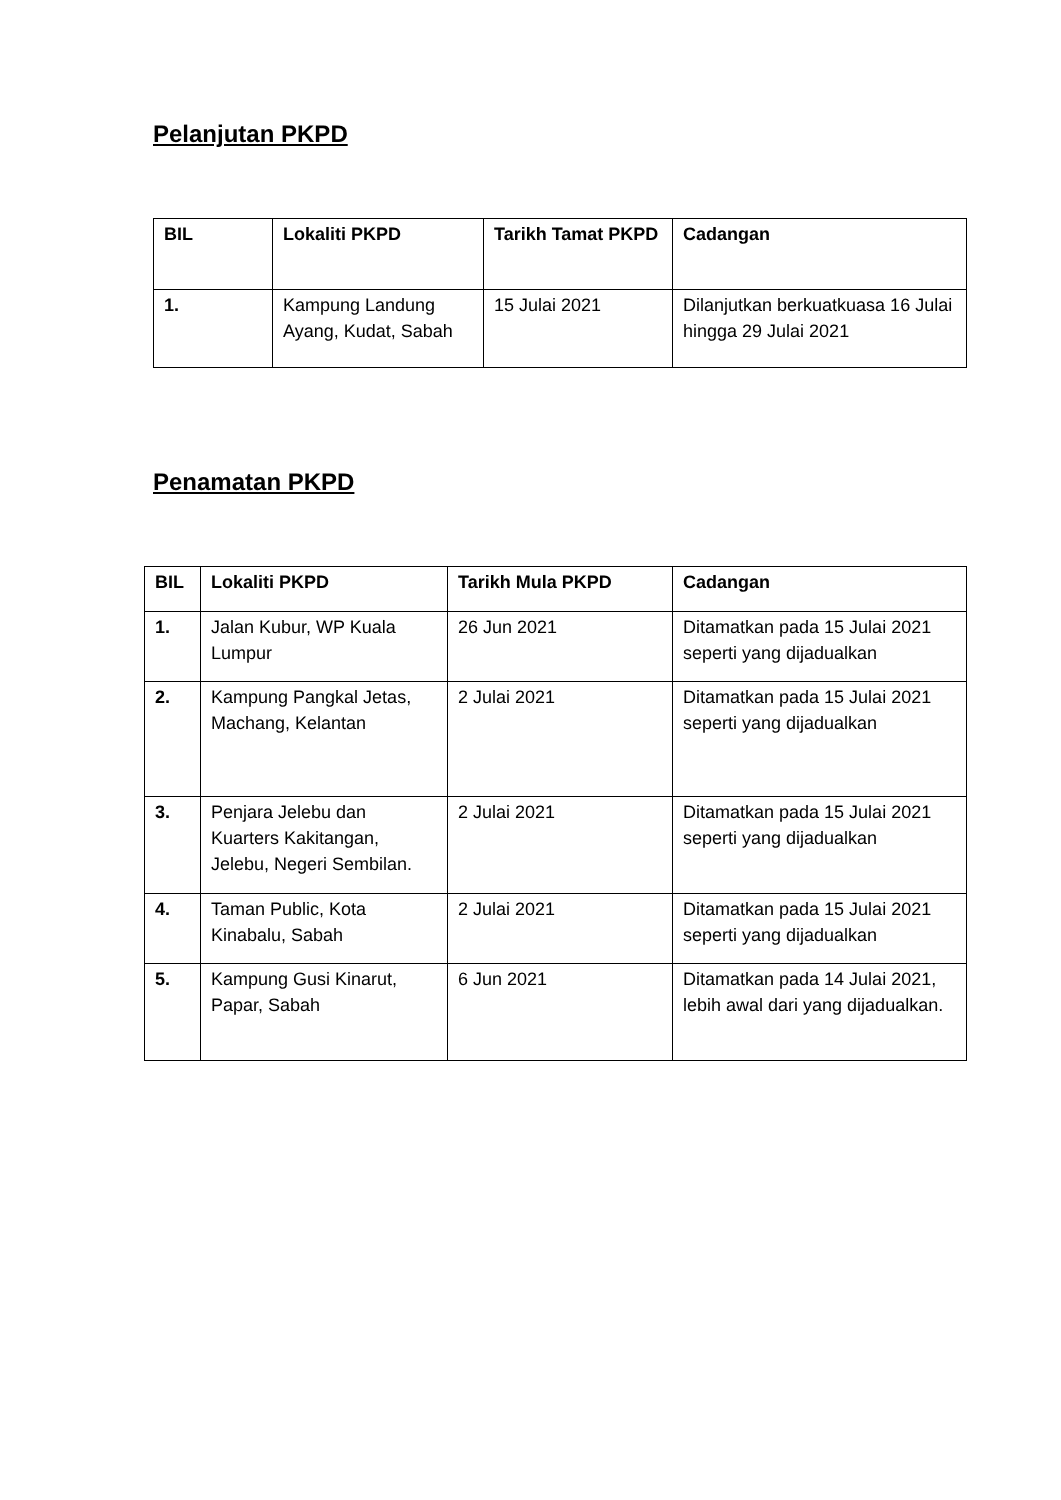Pelanjutan PKPD
| BIL | Lokaliti PKPD | Tarikh Tamat PKPD | Cadangan |
| --- | --- | --- | --- |
| 1. | Kampung Landung Ayang, Kudat, Sabah | 15 Julai 2021 | Dilanjutkan berkuatkuasa 16 Julai hingga 29 Julai 2021 |
Penamatan PKPD
| BIL | Lokaliti PKPD | Tarikh Mula PKPD | Cadangan |
| --- | --- | --- | --- |
| 1. | Jalan Kubur, WP Kuala Lumpur | 26 Jun 2021 | Ditamatkan pada 15 Julai 2021 seperti yang dijadualkan |
| 2. | Kampung Pangkal Jetas, Machang, Kelantan | 2 Julai 2021 | Ditamatkan pada 15 Julai 2021 seperti yang dijadualkan |
| 3. | Penjara Jelebu dan Kuarters Kakitangan, Jelebu, Negeri Sembilan. | 2 Julai 2021 | Ditamatkan pada 15 Julai 2021 seperti yang dijadualkan |
| 4. | Taman Public, Kota Kinabalu, Sabah | 2 Julai 2021 | Ditamatkan pada 15 Julai 2021 seperti yang dijadualkan |
| 5. | Kampung Gusi Kinarut, Papar, Sabah | 6 Jun 2021 | Ditamatkan pada 14 Julai 2021, lebih awal dari yang dijadualkan. |